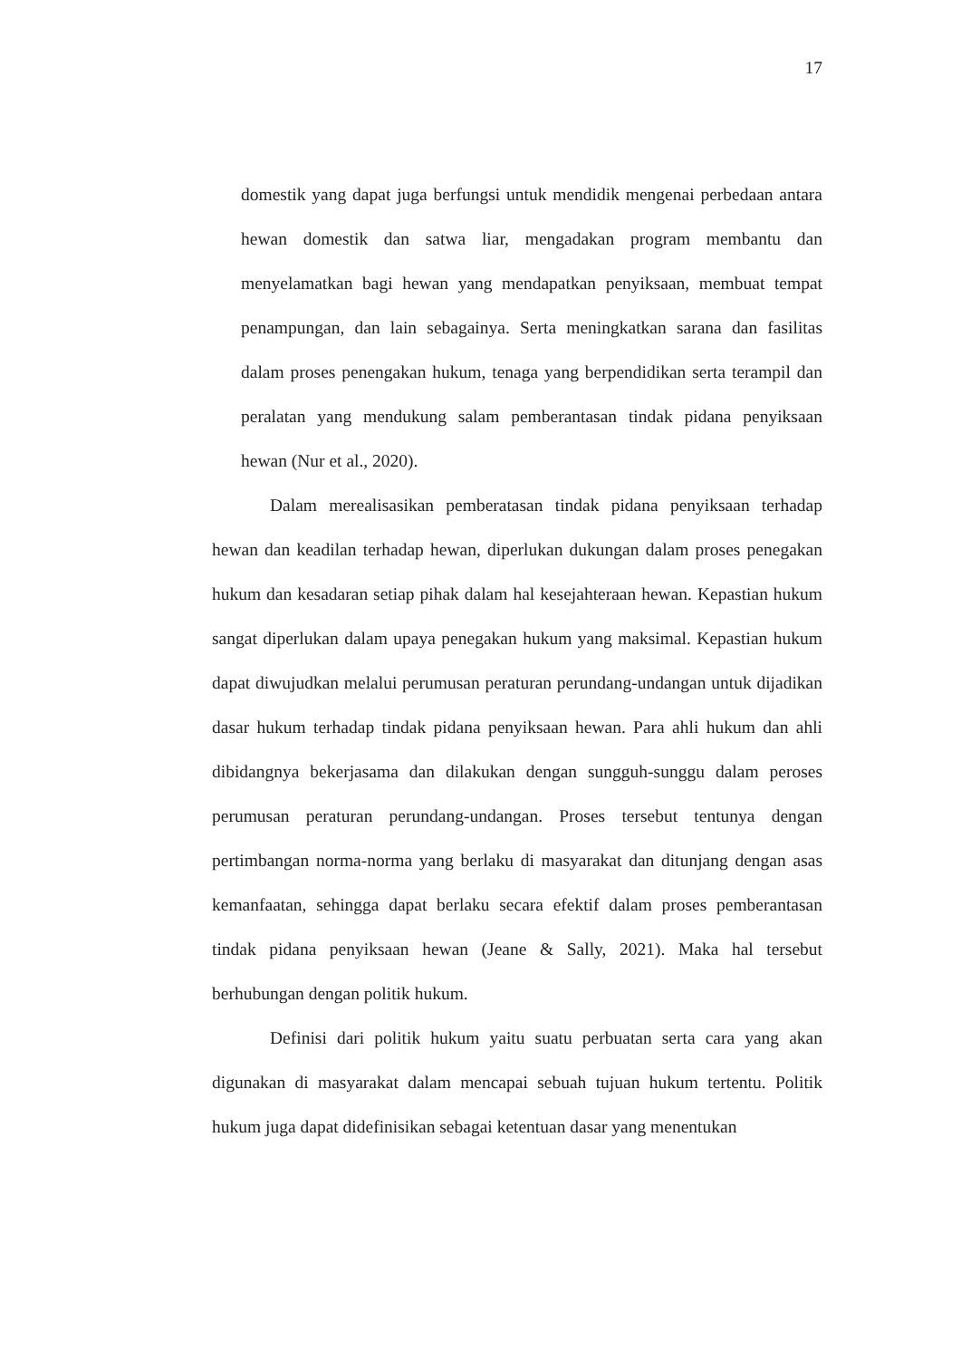17
domestik yang dapat juga berfungsi untuk mendidik mengenai perbedaan antara hewan domestik dan satwa liar, mengadakan program membantu dan menyelamatkan bagi hewan yang mendapatkan penyiksaan, membuat tempat penampungan, dan lain sebagainya. Serta meningkatkan sarana dan fasilitas dalam proses penengakan hukum, tenaga yang berpendidikan serta terampil dan peralatan yang mendukung salam pemberantasan tindak pidana penyiksaan hewan (Nur et al., 2020).
Dalam merealisasikan pemberatasan tindak pidana penyiksaan terhadap hewan dan keadilan terhadap hewan, diperlukan dukungan dalam proses penegakan hukum dan kesadaran setiap pihak dalam hal kesejahteraan hewan. Kepastian hukum sangat diperlukan dalam upaya penegakan hukum yang maksimal. Kepastian hukum dapat diwujudkan melalui perumusan peraturan perundang-undangan untuk dijadikan dasar hukum terhadap tindak pidana penyiksaan hewan. Para ahli hukum dan ahli dibidangnya bekerjasama dan dilakukan dengan sungguh-sunggu dalam peroses perumusan peraturan perundang-undangan. Proses tersebut tentunya dengan pertimbangan norma-norma yang berlaku di masyarakat dan ditunjang dengan asas kemanfaatan, sehingga dapat berlaku secara efektif dalam proses pemberantasan tindak pidana penyiksaan hewan (Jeane & Sally, 2021). Maka hal tersebut berhubungan dengan politik hukum.
Definisi dari politik hukum yaitu suatu perbuatan serta cara yang akan digunakan di masyarakat dalam mencapai sebuah tujuan hukum tertentu. Politik hukum juga dapat didefinisikan sebagai ketentuan dasar yang menentukan